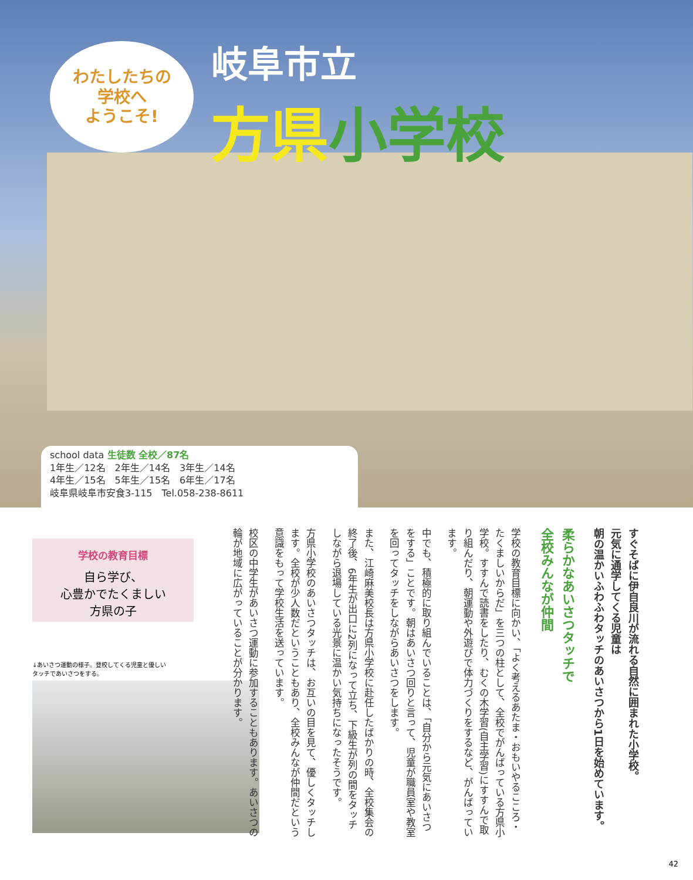わたしたちの
学校へ
ようこそ!
岐阜市立
方県小学校
school data 生徒数 全校／87名
1年生／12名　2年生／14名　3年生／14名
4年生／15名　5年生／15名　6年生／17名
岐阜県岐阜市安食3-115　Tel.058-238-8611
学校の教育目標
自ら学び、
心豊かでたくましい
方県の子
↓あいさつ運動の様子。登校してくる児童と優しい
タッチであいさつをする。
すぐそばに伊自良川が流れる自然に囲まれた小学校。
元気に通学してくる児童は
朝の温かいふわふわタッチのあいさつから1日を始めています。
柔らかなあいさつタッチで
全校みんなが仲間
学校の教育目標に向かい、「よく考えるあたま・おもいやるこころ・たくましいからだ」を三つの柱として、全校でがんばっている方県小学校。すすんで読書をしたり、むくの木学習(自主学習)にすすんで取り組んだり、朝運動や外遊びで体力づくりをするなど、がんばっています。
中でも、積極的に取り組んでいることは、「自分から元気にあいさつをする」ことです。朝はあいさつ回りと言って、児童が職員室や教室を回ってタッチをしながらあいさつをします。
また、江崎麻美校長は方県小学校に赴任したばかりの時、全校集会の終了後、6年生が出口に2列になって立ち、下級生が列の間をタッチしながら退場している光景に温かい気持ちになったそうです。
方県小学校のあいさつタッチは、お互いの目を見て、優しくタッチします。全校が少人数だということもあり、全校みんなが仲間だという意識をもって学校生活を送っています。
校区の中学生があいさつ運動に参加することもあります。あいさつの輪が地域に広がっていることが分かります。
42